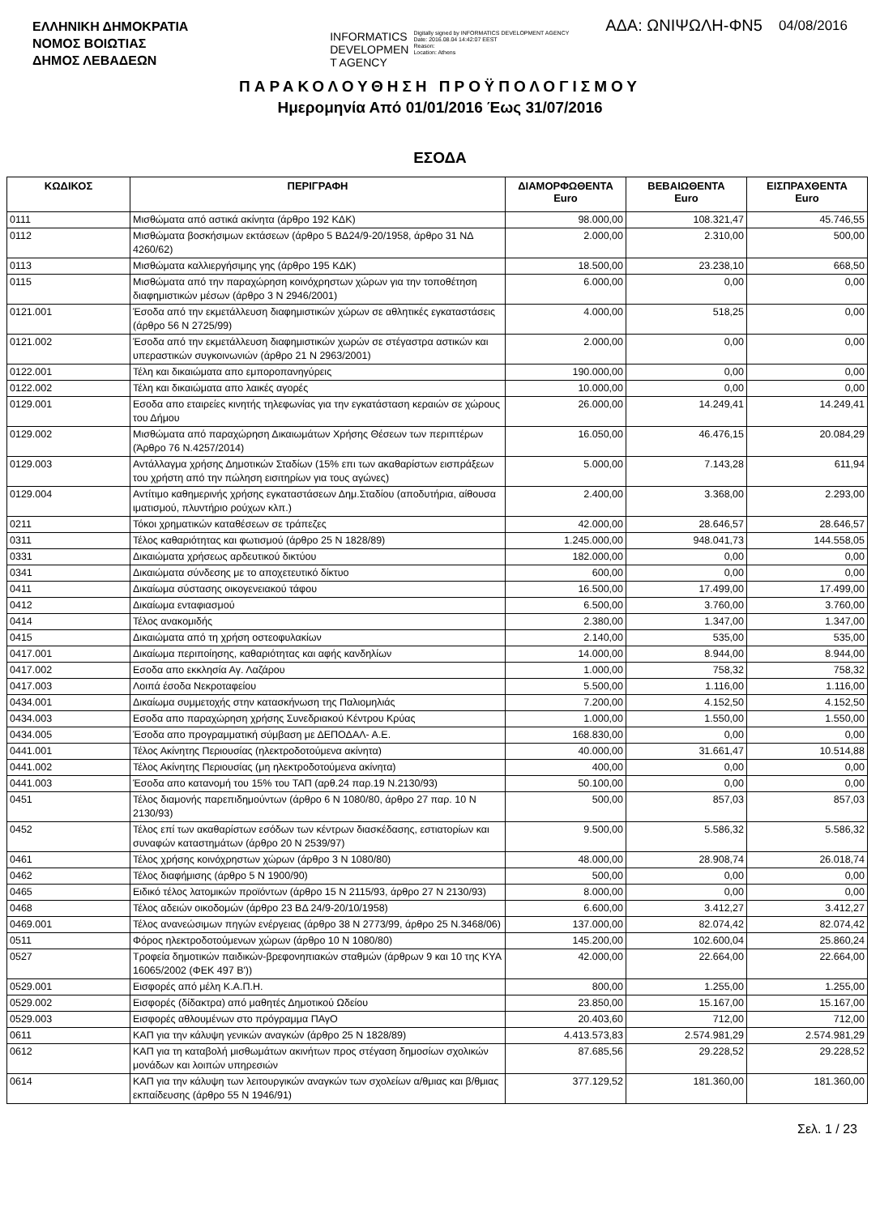ΕΛΛΗΝΙΚΗ ΔΗΜΟΚΡΑΤΙΑ
ΝΟΜΟΣ ΒΟΙΩΤΙΑΣ
ΔΗΜΟΣ ΛΕΒΑΔΕΩΝ
INFORMATICS
DEVELOPMEN
T AGENCY
Digitally signed by INFORMATICS DEVELOPMENT AGENCY
Date: 2016.08.04 14:42:07 EEST
Reason:
Location: Athens
ΑΔΑ: ΩΝΙΨΩΛΗ-ΦΝ5
04/08/2016
ΠΑΡΑΚΟΛΟΥΘΗΣΗ ΠΡΟΫΠΟΛΟΓΙΣΜΟΥ
Ημερομηνία Από 01/01/2016 Έως 31/07/2016
ΕΣΟΔΑ
| ΚΩΔΙΚΟΣ | ΠΕΡΙΓΡΑΦΗ | ΔΙΑΜΟΡΦΩΘΕΝΤΑ Euro | ΒΕΒΑΙΩΘΕΝΤΑ Euro | ΕΙΣΠΡΑΧΘΕΝΤΑ Euro |
| --- | --- | --- | --- | --- |
| 0111 | Μισθώματα από αστικά ακίνητα (άρθρο 192 ΚΔΚ) | 98.000,00 | 108.321,47 | 45.746,55 |
| 0112 | Μισθώματα βοσκήσιμων εκτάσεων (άρθρο 5 ΒΔ24/9-20/1958, άρθρο 31 ΝΔ 4260/62) | 2.000,00 | 2.310,00 | 500,00 |
| 0113 | Μισθώματα καλλιεργήσιμης γης (άρθρο 195 ΚΔΚ) | 18.500,00 | 23.238,10 | 668,50 |
| 0115 | Μισθώματα από την παραχώρηση κοινόχρηστων χώρων για την τοποθέτηση διαφημιστικών μέσων (άρθρο 3 Ν 2946/2001) | 6.000,00 | 0,00 | 0,00 |
| 0121.001 | Έσοδα από την εκμετάλλευση διαφημιστικών χώρων σε αθλητικές εγκαταστάσεις (άρθρο 56 Ν 2725/99) | 4.000,00 | 518,25 | 0,00 |
| 0121.002 | Έσοδα από την εκμετάλλευση διαφημιστικών χωρών σε στέγαστρα αστικών και υπεραστικών συγκοινωνιών (άρθρο 21 Ν 2963/2001) | 2.000,00 | 0,00 | 0,00 |
| 0122.001 | Τέλη και δικαιώματα απο εμποροπανηγύρεις | 190.000,00 | 0,00 | 0,00 |
| 0122.002 | Τέλη και δικαιώματα απο λαικές αγορές | 10.000,00 | 0,00 | 0,00 |
| 0129.001 | Εσοδα απο εταιρείες κινητής τηλεφωνίας για την εγκατάσταση κεραιών σε χώρους του Δήμου | 26.000,00 | 14.249,41 | 14.249,41 |
| 0129.002 | Μισθώματα από παραχώρηση Δικαιωμάτων Χρήσης Θέσεων των περιπτέρων (Άρθρο 76 Ν.4257/2014) | 16.050,00 | 46.476,15 | 20.084,29 |
| 0129.003 | Αντάλλαγμα χρήσης Δημοτικών Σταδίων (15% επι των ακαθαρίστων εισπράξεων του χρήστη από την πώληση εισιτηρίων για τους αγώνες) | 5.000,00 | 7.143,28 | 611,94 |
| 0129.004 | Αντίτιμο καθημερινής χρήσης εγκαταστάσεων Δημ.Σταδίου (αποδυτήρια, αίθουσα ιματισμού, πλυντήριο ρούχων κλπ.) | 2.400,00 | 3.368,00 | 2.293,00 |
| 0211 | Τόκοι χρηματικών καταθέσεων σε τράπεζες | 42.000,00 | 28.646,57 | 28.646,57 |
| 0311 | Τέλος καθαριότητας και φωτισμού (άρθρο 25 Ν 1828/89) | 1.245.000,00 | 948.041,73 | 144.558,05 |
| 0331 | Δικαιώματα χρήσεως αρδευτικού δικτύου | 182.000,00 | 0,00 | 0,00 |
| 0341 | Δικαιώματα σύνδεσης με το αποχετευτικό δίκτυο | 600,00 | 0,00 | 0,00 |
| 0411 | Δικαίωμα σύστασης οικογενειακού τάφου | 16.500,00 | 17.499,00 | 17.499,00 |
| 0412 | Δικαίωμα ενταφιασμού | 6.500,00 | 3.760,00 | 3.760,00 |
| 0414 | Τέλος ανακομιδής | 2.380,00 | 1.347,00 | 1.347,00 |
| 0415 | Δικαιώματα από τη χρήση οστεοφυλακίων | 2.140,00 | 535,00 | 535,00 |
| 0417.001 | Δικαίωμα περιποίησης, καθαριότητας και αφής κανδηλίων | 14.000,00 | 8.944,00 | 8.944,00 |
| 0417.002 | Εσοδα απο εκκλησία Αγ. Λαζάρου | 1.000,00 | 758,32 | 758,32 |
| 0417.003 | Λοιπά έσοδα Νεκροταφείου | 5.500,00 | 1.116,00 | 1.116,00 |
| 0434.001 | Δικαίωμα συμμετοχής στην κατασκήνωση της Παλιομηλιάς | 7.200,00 | 4.152,50 | 4.152,50 |
| 0434.003 | Εσοδα απο παραχώρηση χρήσης Συνεδριακού Κέντρου Κρύας | 1.000,00 | 1.550,00 | 1.550,00 |
| 0434.005 | Έσοδα απο προγραμματική σύμβαση με ΔΕΠΟΔΑΛ- Α.Ε. | 168.830,00 | 0,00 | 0,00 |
| 0441.001 | Τέλος Ακίνητης Περιουσίας (ηλεκτροδοτούμενα ακίνητα) | 40.000,00 | 31.661,47 | 10.514,88 |
| 0441.002 | Τέλος Ακίνητης Περιουσίας (μη ηλεκτροδοτούμενα ακίνητα) | 400,00 | 0,00 | 0,00 |
| 0441.003 | Έσοδα απο κατανομή του 15% του ΤΑΠ (αρθ.24 παρ.19 Ν.2130/93) | 50.100,00 | 0,00 | 0,00 |
| 0451 | Τέλος διαμονής παρεπιδημούντων (άρθρο 6 Ν 1080/80, άρθρο 27 παρ. 10 Ν 2130/93) | 500,00 | 857,03 | 857,03 |
| 0452 | Τέλος επί των ακαθαρίστων εσόδων των κέντρων διασκέδασης, εστιατορίων και συναφών καταστημάτων (άρθρο 20 Ν 2539/97) | 9.500,00 | 5.586,32 | 5.586,32 |
| 0461 | Τέλος χρήσης κοινόχρηστων χώρων (άρθρο 3 Ν 1080/80) | 48.000,00 | 28.908,74 | 26.018,74 |
| 0462 | Τέλος διαφήμισης (άρθρο 5 Ν 1900/90) | 500,00 | 0,00 | 0,00 |
| 0465 | Ειδικό τέλος λατομικών προϊόντων (άρθρο 15 Ν 2115/93, άρθρο 27 Ν 2130/93) | 8.000,00 | 0,00 | 0,00 |
| 0468 | Τέλος αδειών οικοδομών (άρθρο 23 ΒΔ 24/9-20/10/1958) | 6.600,00 | 3.412,27 | 3.412,27 |
| 0469.001 | Τέλος ανανεώσιμων πηγών ενέργειας (άρθρο 38 Ν 2773/99, άρθρο 25 Ν.3468/06) | 137.000,00 | 82.074,42 | 82.074,42 |
| 0511 | Φόρος ηλεκτροδοτούμενων χώρων (άρθρο 10 Ν 1080/80) | 145.200,00 | 102.600,04 | 25.860,24 |
| 0527 | Τροφεία δημοτικών παιδικών-βρεφονηπιακών σταθμών (άρθρων 9 και 10 της ΚΥΑ 16065/2002 (ΦΕΚ 497 Β')) | 42.000,00 | 22.664,00 | 22.664,00 |
| 0529.001 | Εισφορές από μέλη Κ.Α.Π.Η. | 800,00 | 1.255,00 | 1.255,00 |
| 0529.002 | Εισφορές (δίδακτρα) από μαθητές Δημοτικού Ωδείου | 23.850,00 | 15.167,00 | 15.167,00 |
| 0529.003 | Εισφορές αθλουμένων στο πρόγραμμα ΠΑγΟ | 20.403,60 | 712,00 | 712,00 |
| 0611 | ΚΑΠ για την κάλυψη γενικών αναγκών (άρθρο 25 Ν 1828/89) | 4.413.573,83 | 2.574.981,29 | 2.574.981,29 |
| 0612 | ΚΑΠ για τη καταβολή μισθωμάτων ακινήτων προς στέγαση δημοσίων σχολικών μονάδων και λοιπών υπηρεσιών | 87.685,56 | 29.228,52 | 29.228,52 |
| 0614 | ΚΑΠ για την κάλυψη των λειτουργικών αναγκών των σχολείων α/θμιας και β/θμιας εκπαίδευσης (άρθρο 55 Ν 1946/91) | 377.129,52 | 181.360,00 | 181.360,00 |
Σελ. 1 / 23